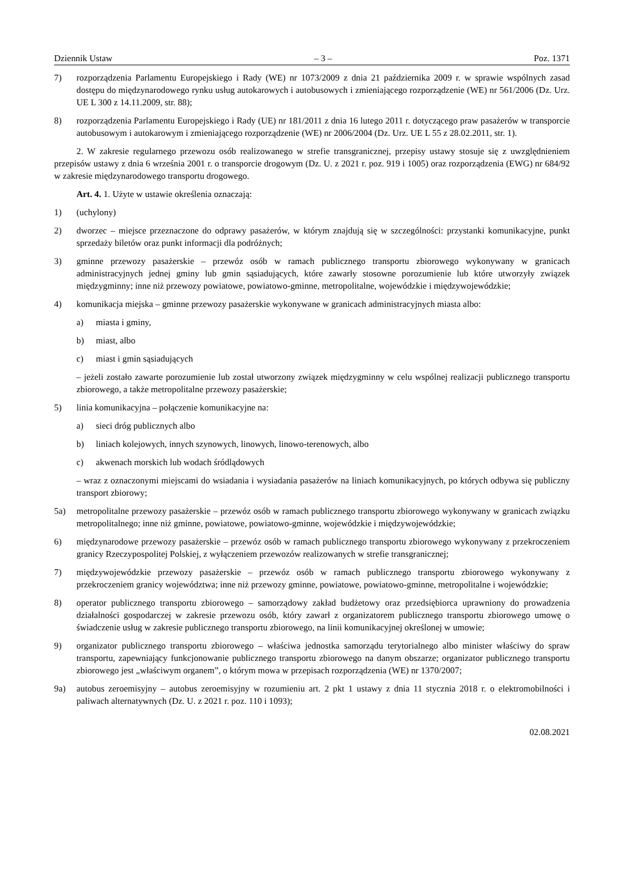Dziennik Ustaw – 3 – Poz. 1371
7) rozporządzenia Parlamentu Europejskiego i Rady (WE) nr 1073/2009 z dnia 21 października 2009 r. w sprawie wspólnych zasad dostępu do międzynarodowego rynku usług autokarowych i autobusowych i zmieniającego rozporządzenie (WE) nr 561/2006 (Dz. Urz. UE L 300 z 14.11.2009, str. 88);
8) rozporządzenia Parlamentu Europejskiego i Rady (UE) nr 181/2011 z dnia 16 lutego 2011 r. dotyczącego praw pasażerów w transporcie autobusowym i autokarowym i zmieniającego rozporządzenie (WE) nr 2006/2004 (Dz. Urz. UE L 55 z 28.02.2011, str. 1).
2. W zakresie regularnego przewozu osób realizowanego w strefie transgranicznej, przepisy ustawy stosuje się z uwzględnieniem przepisów ustawy z dnia 6 września 2001 r. o transporcie drogowym (Dz. U. z 2021 r. poz. 919 i 1005) oraz rozporządzenia (EWG) nr 684/92 w zakresie międzynarodowego transportu drogowego.
Art. 4. 1. Użyte w ustawie określenia oznaczają:
1) (uchylony)
2) dworzec – miejsce przeznaczone do odprawy pasażerów, w którym znajdują się w szczególności: przystanki komunikacyjne, punkt sprzedaży biletów oraz punkt informacji dla podróżnych;
3) gminne przewozy pasażerskie – przewóz osób w ramach publicznego transportu zbiorowego wykonywany w granicach administracyjnych jednej gminy lub gmin sąsiadujących, które zawarły stosowne porozumienie lub które utworzyły związek międzygminny; inne niż przewozy powiatowe, powiatowo-gminne, metropolitalne, wojewódzkie i międzywojewódzkie;
4) komunikacja miejska – gminne przewozy pasażerskie wykonywane w granicach administracyjnych miasta albo:
a) miasta i gminy,
b) miast, albo
c) miast i gmin sąsiadujących
– jeżeli zostało zawarte porozumienie lub został utworzony związek międzygminny w celu wspólnej realizacji publicznego transportu zbiorowego, a także metropolitalne przewozy pasażerskie;
5) linia komunikacyjna – połączenie komunikacyjne na:
a) sieci dróg publicznych albo
b) liniach kolejowych, innych szynowych, linowych, linowo-terenowych, albo
c) akwenach morskich lub wodach śródlądowych
– wraz z oznaczonymi miejscami do wsiadania i wysiadania pasażerów na liniach komunikacyjnych, po których odbywa się publiczny transport zbiorowy;
5a) metropolitalne przewozy pasażerskie – przewóz osób w ramach publicznego transportu zbiorowego wykonywany w granicach związku metropolitalnego; inne niż gminne, powiatowe, powiatowo-gminne, wojewódzkie i międzywojewódzkie;
6) międzynarodowe przewozy pasażerskie – przewóz osób w ramach publicznego transportu zbiorowego wykonywany z przekroczeniem granicy Rzeczypospolitej Polskiej, z wyłączeniem przewozów realizowanych w strefie transgranicznej;
7) międzywojewódzkie przewozy pasażerskie – przewóz osób w ramach publicznego transportu zbiorowego wykonywany z przekroczeniem granicy województwa; inne niż przewozy gminne, powiatowe, powiatowo-gminne, metropolitalne i wojewódzkie;
8) operator publicznego transportu zbiorowego – samorządowy zakład budżetowy oraz przedsiębiorca uprawniony do prowadzenia działalności gospodarczej w zakresie przewozu osób, który zawarł z organizatorem publicznego transportu zbiorowego umowę o świadczenie usług w zakresie publicznego transportu zbiorowego, na linii komunikacyjnej określonej w umowie;
9) organizator publicznego transportu zbiorowego – właściwa jednostka samorządu terytorialnego albo minister właściwy do spraw transportu, zapewniający funkcjonowanie publicznego transportu zbiorowego na danym obszarze; organizator publicznego transportu zbiorowego jest „właściwym organem”, o którym mowa w przepisach rozporządzenia (WE) nr 1370/2007;
9a) autobus zeroemisyjny – autobus zeroemisyjny w rozumieniu art. 2 pkt 1 ustawy z dnia 11 stycznia 2018 r. o elektromobilności i paliwach alternatywnych (Dz. U. z 2021 r. poz. 110 i 1093);
02.08.2021